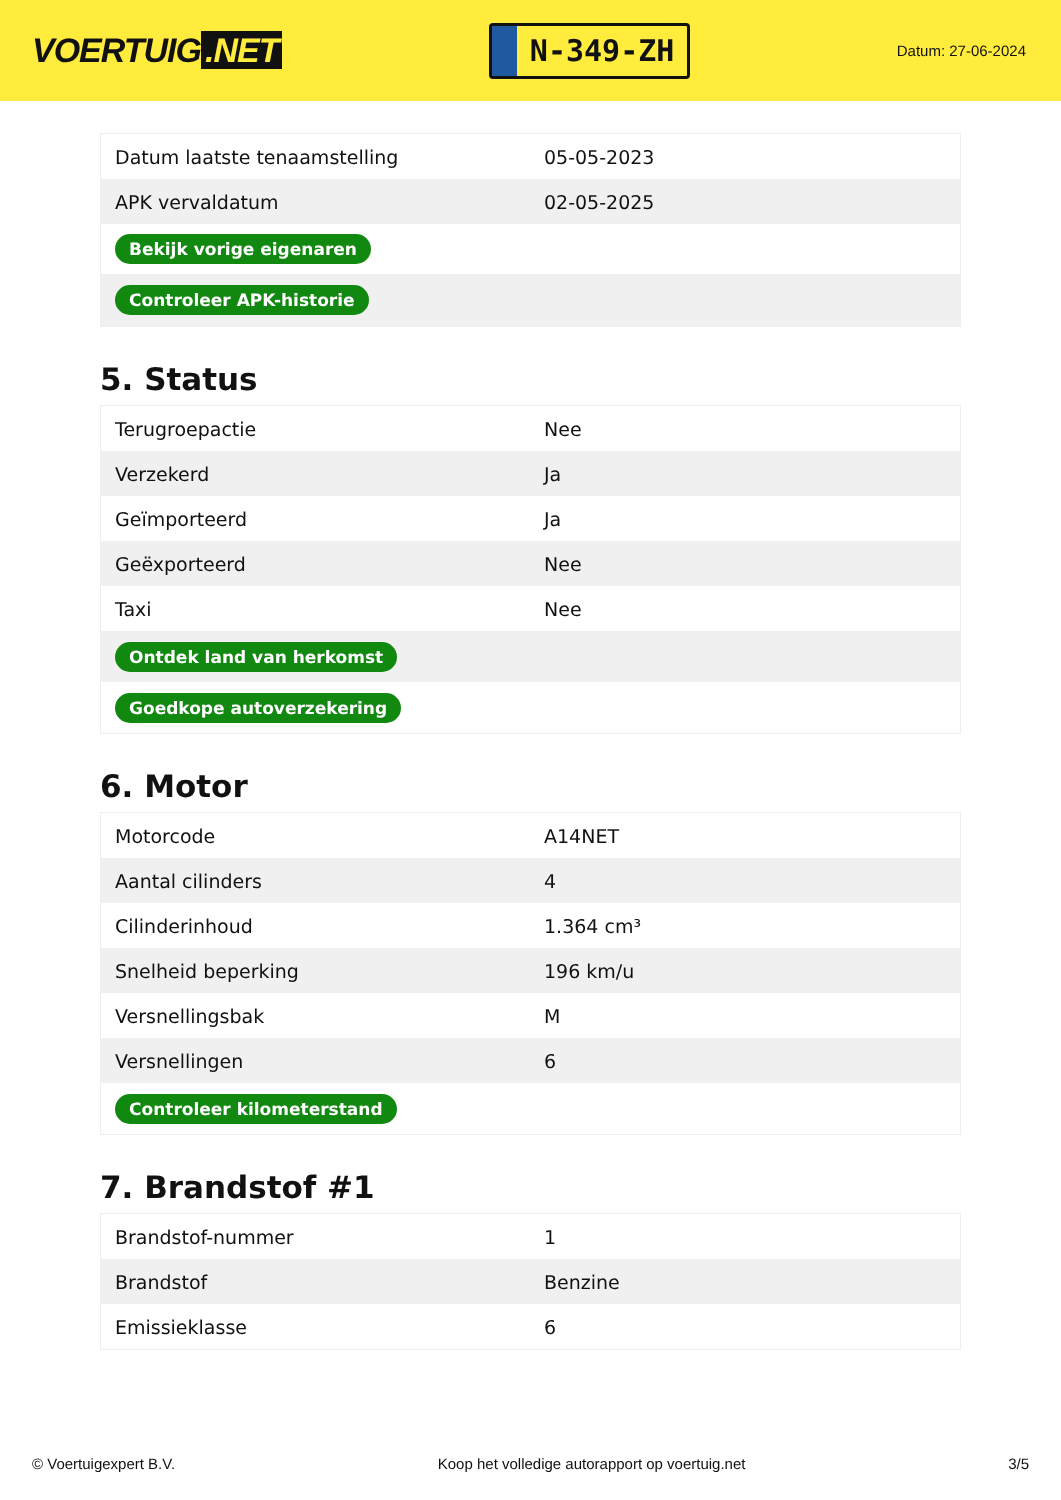VOERTUIG.NET
N-349-ZH
Datum: 27-06-2024
| Datum laatste tenaamstelling | 05-05-2023 |
| APK vervaldatum | 02-05-2025 |
| Bekijk vorige eigenaren | |
| Controleer APK-historie | |
5. Status
| Terugroepactie | Nee |
| Verzekerd | Ja |
| Geïmporteerd | Ja |
| Geëxporteerd | Nee |
| Taxi | Nee |
| Ontdek land van herkomst | |
| Goedkope autoverzekering | |
6. Motor
| Motorcode | A14NET |
| Aantal cilinders | 4 |
| Cilinderinhoud | 1.364 cm³ |
| Snelheid beperking | 196 km/u |
| Versnellingsbak | M |
| Versnellingen | 6 |
| Controleer kilometerstand | |
7. Brandstof #1
| Brandstof-nummer | 1 |
| Brandstof | Benzine |
| Emissieklasse | 6 |
© Voertuigexpert B.V. Koop het volledige autorapport op voertuig.net 3/5